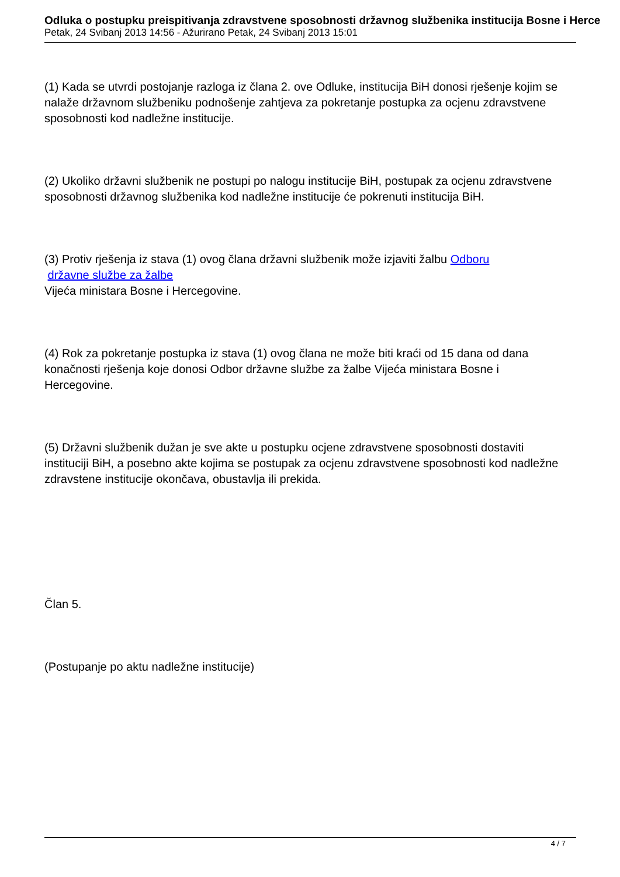Odluka o postupku preispitivanja zdravstvene sposobnosti državnog službenika institucija Bosne i Herce
Petak, 24 Svibanj 2013 14:56 - Ažurirano Petak, 24 Svibanj 2013 15:01
(1) Kada se utvrdi postojanje razloga iz člana 2. ove Odluke, institucija BiH donosi rješenje kojim se nalaže državnom službeniku podnošenje zahtjeva za pokretanje postupka za ocjenu zdravstvene sposobnosti kod nadležne institucije.
(2) Ukoliko državni službenik ne postupi po nalogu institucije BiH, postupak za ocjenu zdravstvene sposobnosti državnog službenika kod nadležne institucije će pokrenuti institucija BiH.
(3) Protiv rješenja iz stava (1) ovog člana državni službenik može izjaviti žalbu Odboru
državne službe za žalbe
Vijeća ministara Bosne i Hercegovine.
(4) Rok za pokretanje postupka iz stava (1) ovog člana ne može biti kraći od 15 dana od dana konačnosti rješenja koje donosi Odbor državne službe za žalbe Vijeća ministara Bosne i Hercegovine.
(5) Državni službenik dužan je sve akte u postupku ocjene zdravstvene sposobnosti dostaviti instituciji BiH, a posebno akte kojima se postupak za ocjenu zdravstvene sposobnosti kod nadležne zdravstene institucije okončava, obustavlja ili prekida.
Član 5.
(Postupanje po aktu nadležne institucije)
4 / 7